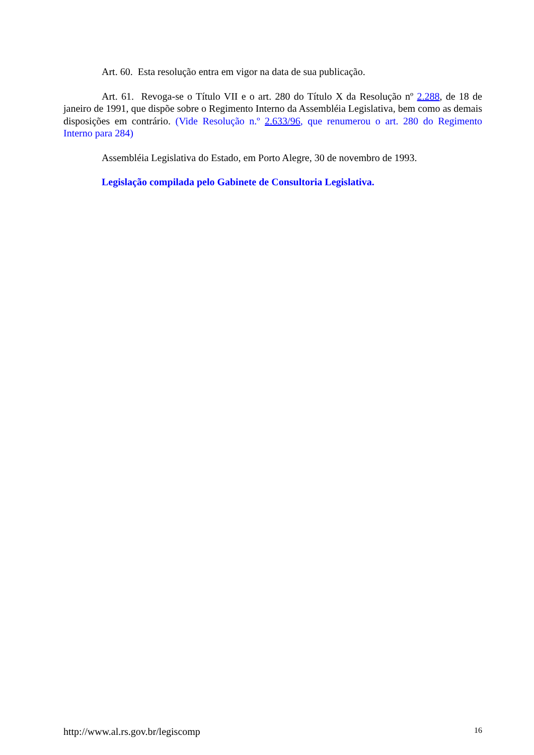Art. 60. Esta resolução entra em vigor na data de sua publicação.
Art. 61. Revoga-se o Título VII e o art. 280 do Título X da Resolução nº 2.288, de 18 de janeiro de 1991, que dispõe sobre o Regimento Interno da Assembléia Legislativa, bem como as demais disposições em contrário. (Vide Resolução n.º 2.633/96, que renumerou o art. 280 do Regimento Interno para 284)
Assembléia Legislativa do Estado, em Porto Alegre, 30 de novembro de 1993.
Legislação compilada pelo Gabinete de Consultoria Legislativa.
http://www.al.rs.gov.br/legiscomp 16